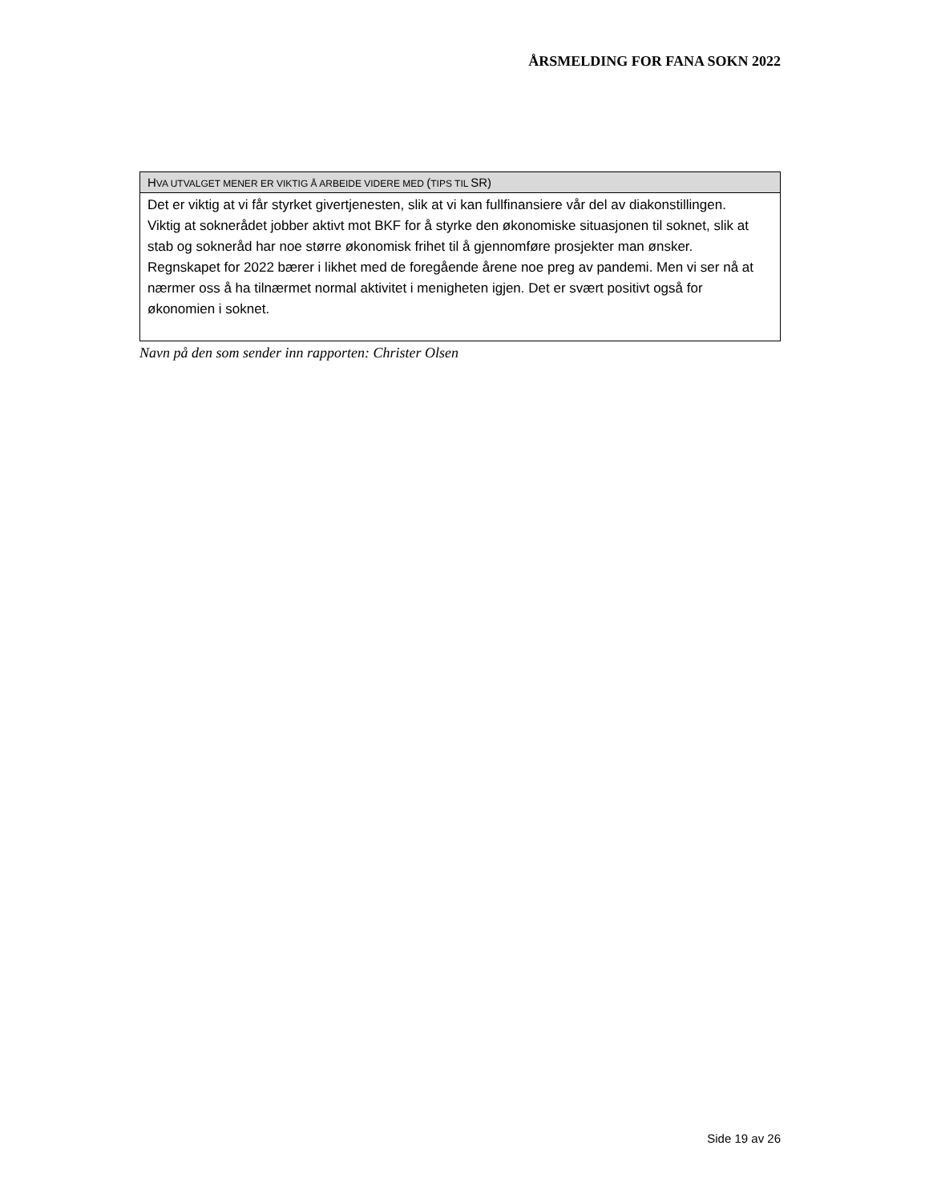ÅRSMELDING FOR FANA SOKN 2022
| H VA UTVALGET MENER ER VIKTIG Å ARBEIDE VIDERE MED ( TIPS TIL SR) |
| --- |
| Det er viktig at vi får styrket givertjenesten, slik at vi kan fullfinansiere vår del av diakonstillingen. Viktig at soknerådet jobber aktivt mot BKF for å styrke den økonomiske situasjonen til soknet, slik at stab og sokneråd har noe større økonomisk frihet til å gjennomføre prosjekter man ønsker. Regnskapet for 2022 bærer i likhet med de foregående årene noe preg av pandemi. Men vi ser nå at nærmer oss å ha tilnærmet normal aktivitet i menigheten igjen. Det er svært positivt også for økonomien i soknet. |
Navn på den som sender inn rapporten: Christer Olsen
Side 19 av 26